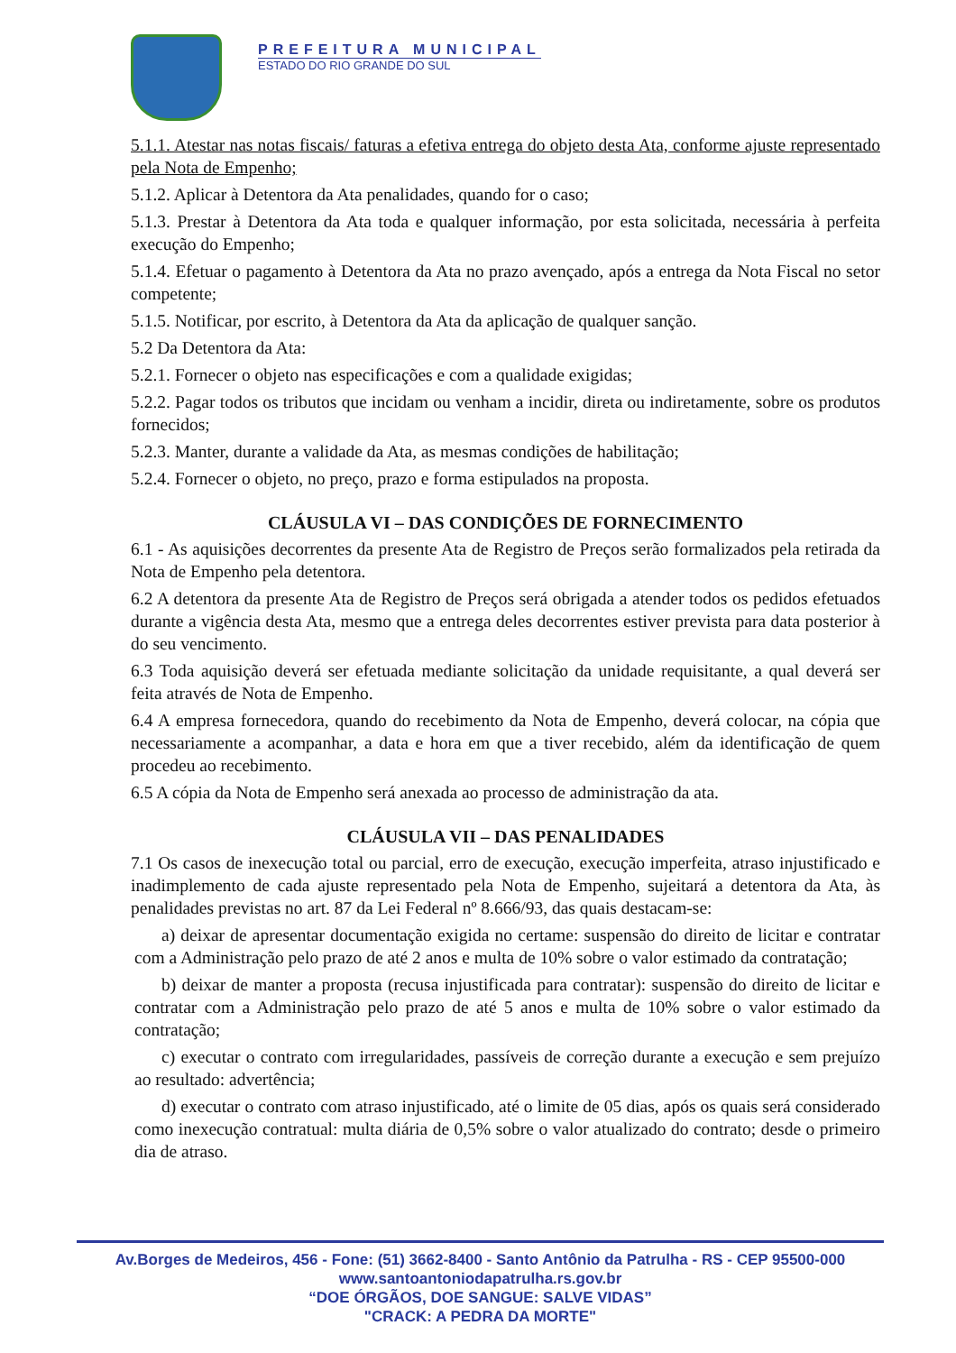PREFEITURA MUNICIPAL
ESTADO DO RIO GRANDE DO SUL
5.1.1. Atestar nas notas fiscais/ faturas a efetiva entrega do objeto desta Ata, conforme ajuste representado pela Nota de Empenho;
5.1.2. Aplicar à Detentora da Ata penalidades, quando for o caso;
5.1.3. Prestar à Detentora da Ata toda e qualquer informação, por esta solicitada, necessária à perfeita execução do Empenho;
5.1.4. Efetuar o pagamento à Detentora da Ata no prazo avençado, após a entrega da Nota Fiscal no setor competente;
5.1.5. Notificar, por escrito, à Detentora da Ata da aplicação de qualquer sanção.
5.2 Da Detentora da Ata:
5.2.1. Fornecer o objeto nas especificações e com a qualidade exigidas;
5.2.2. Pagar todos os tributos que incidam ou venham a incidir, direta ou indiretamente, sobre os produtos fornecidos;
5.2.3. Manter, durante a validade da Ata, as mesmas condições de habilitação;
5.2.4. Fornecer o objeto, no preço, prazo e forma estipulados na proposta.
CLÁUSULA VI – DAS CONDIÇÕES DE FORNECIMENTO
6.1 - As aquisições decorrentes da presente Ata de Registro de Preços serão formalizados pela retirada da Nota de Empenho pela detentora.
6.2 A detentora da presente Ata de Registro de Preços será obrigada a atender todos os pedidos efetuados durante a vigência desta Ata, mesmo que a entrega deles decorrentes estiver prevista para data posterior à do seu vencimento.
6.3 Toda aquisição deverá ser efetuada mediante solicitação da unidade requisitante, a qual deverá ser feita através de Nota de Empenho.
6.4 A empresa fornecedora, quando do recebimento da Nota de Empenho, deverá colocar, na cópia que necessariamente a acompanhar, a data e hora em que a tiver recebido, além da identificação de quem procedeu ao recebimento.
6.5 A cópia da Nota de Empenho será anexada ao processo de administração da ata.
CLÁUSULA VII – DAS PENALIDADES
7.1 Os casos de inexecução total ou parcial, erro de execução, execução imperfeita, atraso injustificado e inadimplemento de cada ajuste representado pela Nota de Empenho, sujeitará a detentora da Ata, às penalidades previstas no art. 87 da Lei Federal nº 8.666/93, das quais destacam-se:
a) deixar de apresentar documentação exigida no certame: suspensão do direito de licitar e contratar com a Administração pelo prazo de até 2 anos e multa de 10% sobre o valor estimado da contratação;
b) deixar de manter a proposta (recusa injustificada para contratar): suspensão do direito de licitar e contratar com a Administração pelo prazo de até 5 anos e multa de 10% sobre o valor estimado da contratação;
c) executar o contrato com irregularidades, passíveis de correção durante a execução e sem prejuízo ao resultado: advertência;
d) executar o contrato com atraso injustificado, até o limite de 05 dias, após os quais será considerado como inexecução contratual: multa diária de 0,5% sobre o valor atualizado do contrato; desde o primeiro dia de atraso.
Av.Borges de Medeiros, 456 - Fone: (51) 3662-8400 - Santo Antônio da Patrulha - RS - CEP 95500-000
www.santoantoniodapatrulha.rs.gov.br
“DOE ÓRGÃOS, DOE SANGUE: SALVE VIDAS”
"CRACK: A PEDRA DA MORTE"